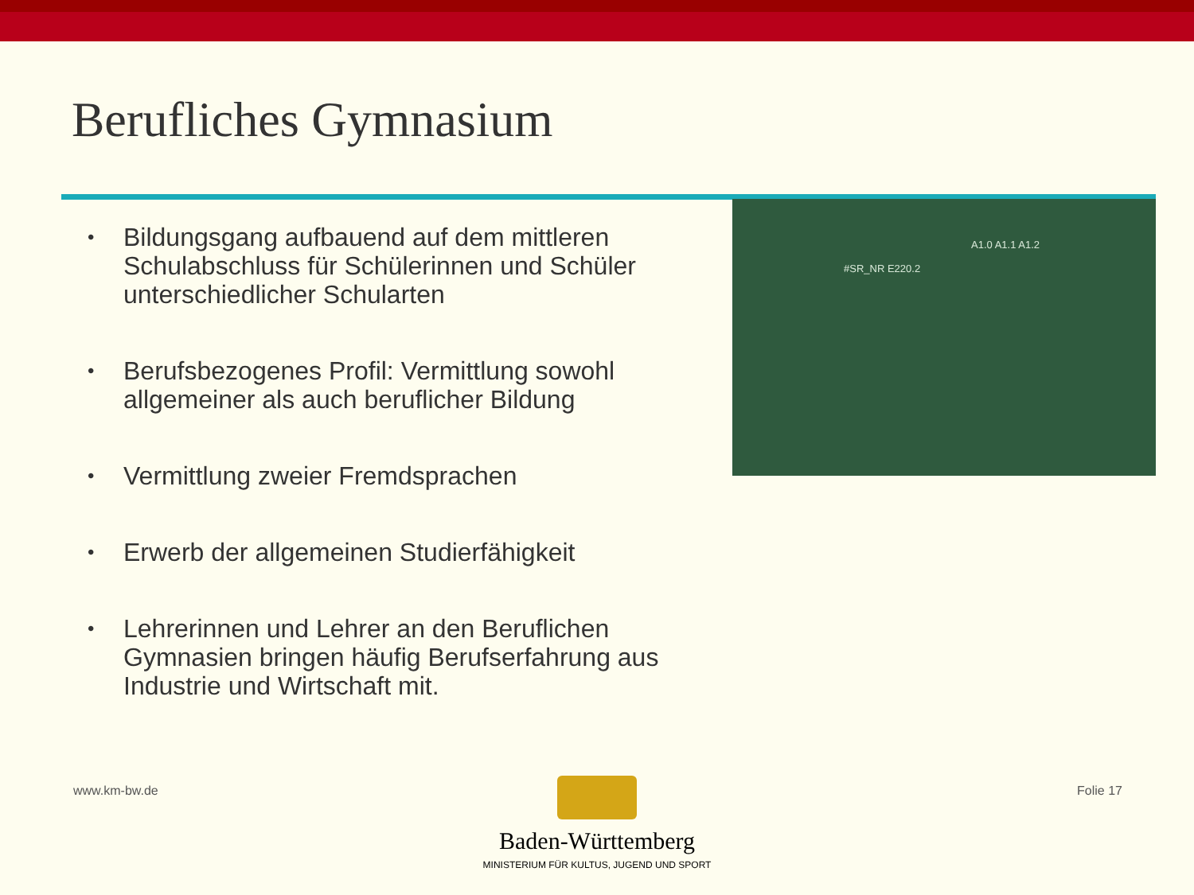Berufliches Gymnasium
#SR_NR E220.2
A1.0 A1.1 A1.2
• Bildungsgang aufbauend auf dem mittleren Schulabschluss für Schülerinnen und Schüler unterschiedlicher Schularten
• Berufsbezogenes Profil: Vermittlung sowohl allgemeiner als auch beruflicher Bildung
• Vermittlung zweier Fremdsprachen
• Erwerb der allgemeinen Studierfähigkeit
• Lehrerinnen und Lehrer an den Beruflichen Gymnasien bringen häufig Berufserfahrung aus Industrie und Wirtschaft mit.
www.km-bw.de
Baden-Württemberg
MINISTERIUM FÜR KULTUS, JUGEND UND SPORT
Folie 17